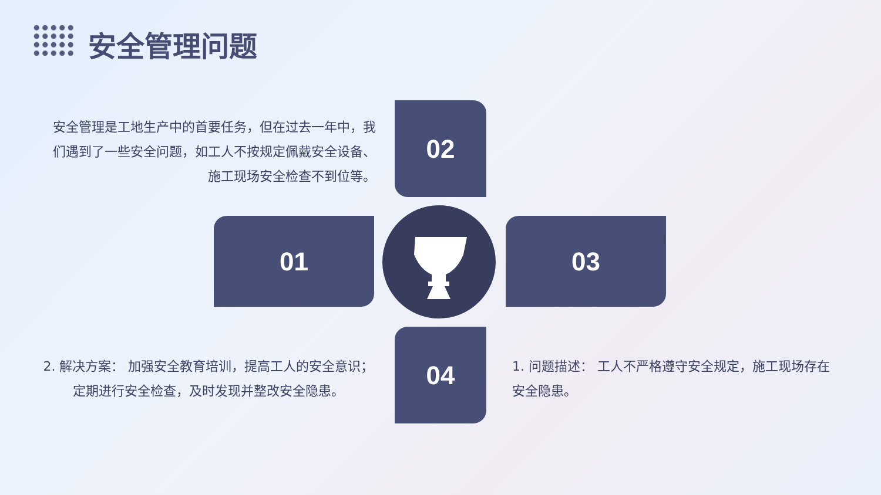安全管理问题
安全管理是工地生产中的首要任务，但在过去一年中，我们遇到了一些安全问题，如工人不按规定佩戴安全设备、施工现场安全检查不到位等。
02
01 03
04
2. 解决方案： 加强安全教育培训，提高工人的安全意识；定期进行安全检查，及时发现并整改安全隐患。
1. 问题描述： 工人不严格遵守安全规定，施工现场存在安全隐患。